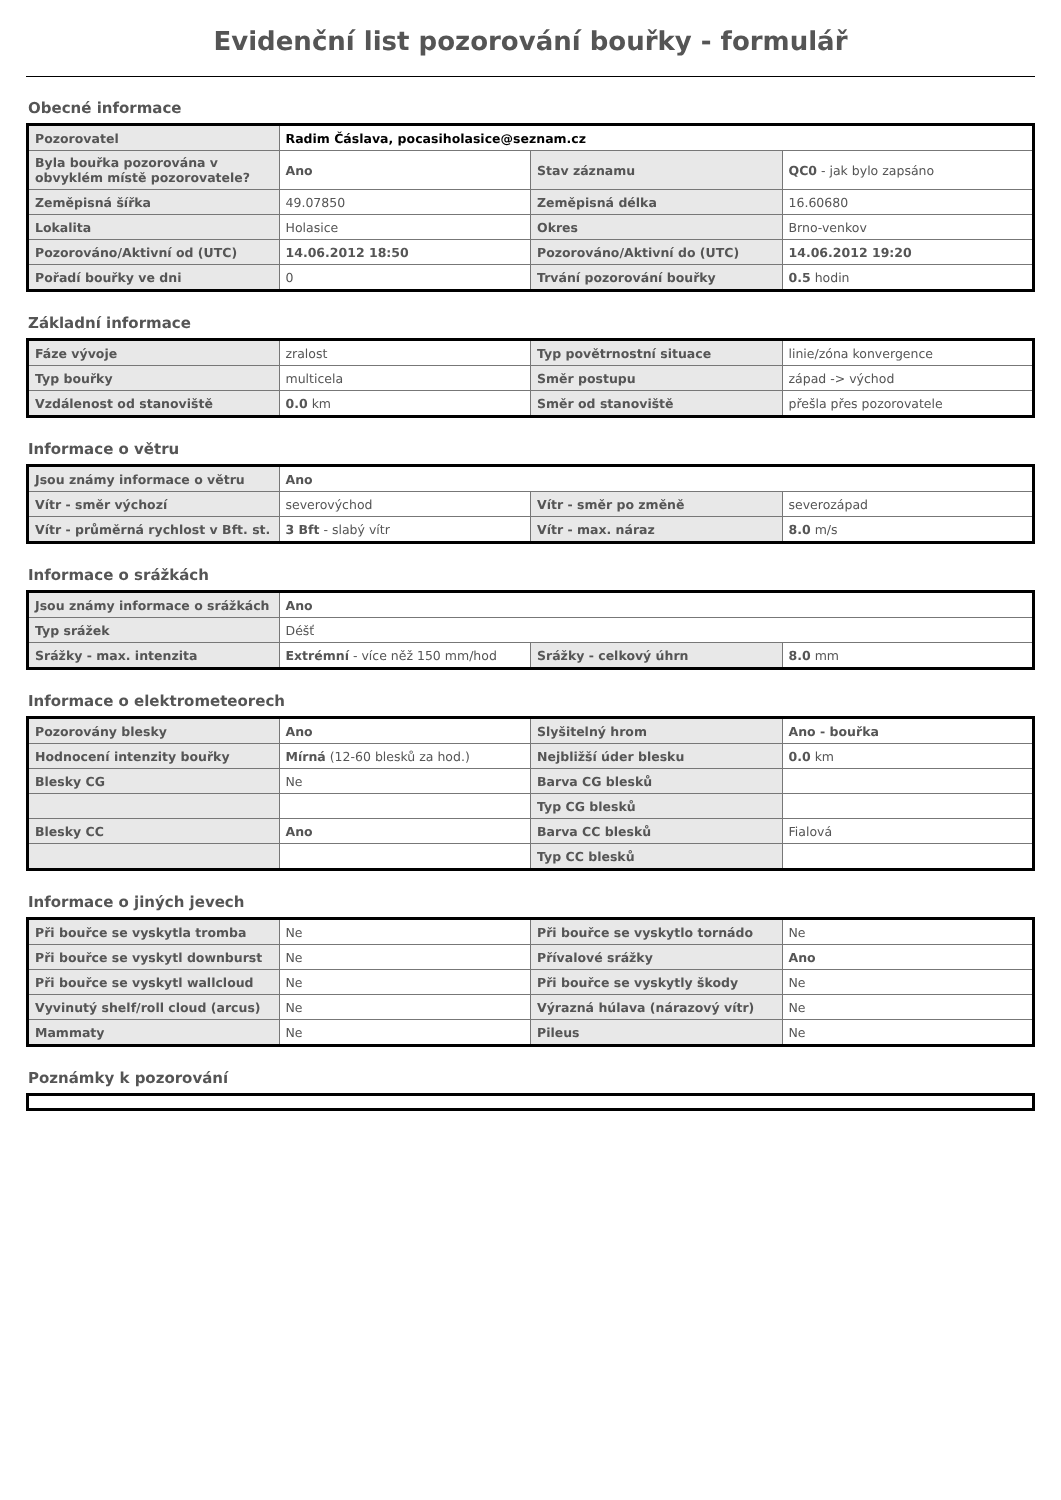Evidenční list pozorování bouřky - formulář
Obecné informace
| Pozorovatel | Radim Čáslava, pocasiholasice@seznam.cz | | |
| Byla bouřka pozorována v obvyklém místě pozorovatele? | Ano | Stav záznamu | QC0 - jak bylo zapsáno |
| Zeměpisná šířka | 49.07850 | Zeměpisná délka | 16.60680 |
| Lokalita | Holasice | Okres | Brno-venkov |
| Pozorováno/Aktivní od (UTC) | 14.06.2012 18:50 | Pozorováno/Aktivní do (UTC) | 14.06.2012 19:20 |
| Pořadí bouřky ve dni | 0 | Trvání pozorování bouřky | 0.5 hodin |
Základní informace
| Fáze vývoje | zralost | Typ povětrnostní situace | linie/zóna konvergence |
| Typ bouřky | multicela | Směr postupu | západ -> východ |
| Vzdálenost od stanoviště | 0.0 km | Směr od stanoviště | přešla přes pozorovatele |
Informace o větru
| Jsou známy informace o větru | Ano | | |
| Vítr - směr výchozí | severovýchod | Vítr - směr po změně | severozápad |
| Vítr - průměrná rychlost v Bft. st. | 3 Bft - slabý vítr | Vítr - max. náraz | 8.0 m/s |
Informace o srážkách
| Jsou známy informace o srážkách | Ano | | |
| Typ srážek | Déšť | | |
| Srážky - max. intenzita | Extrémní - více něž 150 mm/hod | Srážky - celkový úhrn | 8.0 mm |
Informace o elektrometeorech
| Pozorovány blesky | Ano | Slyšitelný hrom | Ano - bouřka |
| Hodnocení intenzity bouřky | Mírná (12-60 blesků za hod.) | Nejbližší úder blesku | 0.0 km |
| Blesky CG | Ne | Barva CG blesků | |
| | | Typ CG blesků | |
| Blesky CC | Ano | Barva CC blesků | Fialová |
| | | Typ CC blesků | |
Informace o jiných jevech
| Při bouřce se vyskytla tromba | Ne | Při bouřce se vyskytlo tornádo | Ne |
| Při bouřce se vyskytl downburst | Ne | Přívalové srážky | Ano |
| Při bouřce se vyskytl wallcloud | Ne | Při bouřce se vyskytly škody | Ne |
| Vyvinutý shelf/roll cloud (arcus) | Ne | Výrazná húlava (nárazový vítr) | Ne |
| Mammaty | Ne | Pileus | Ne |
Poznámky k pozorování